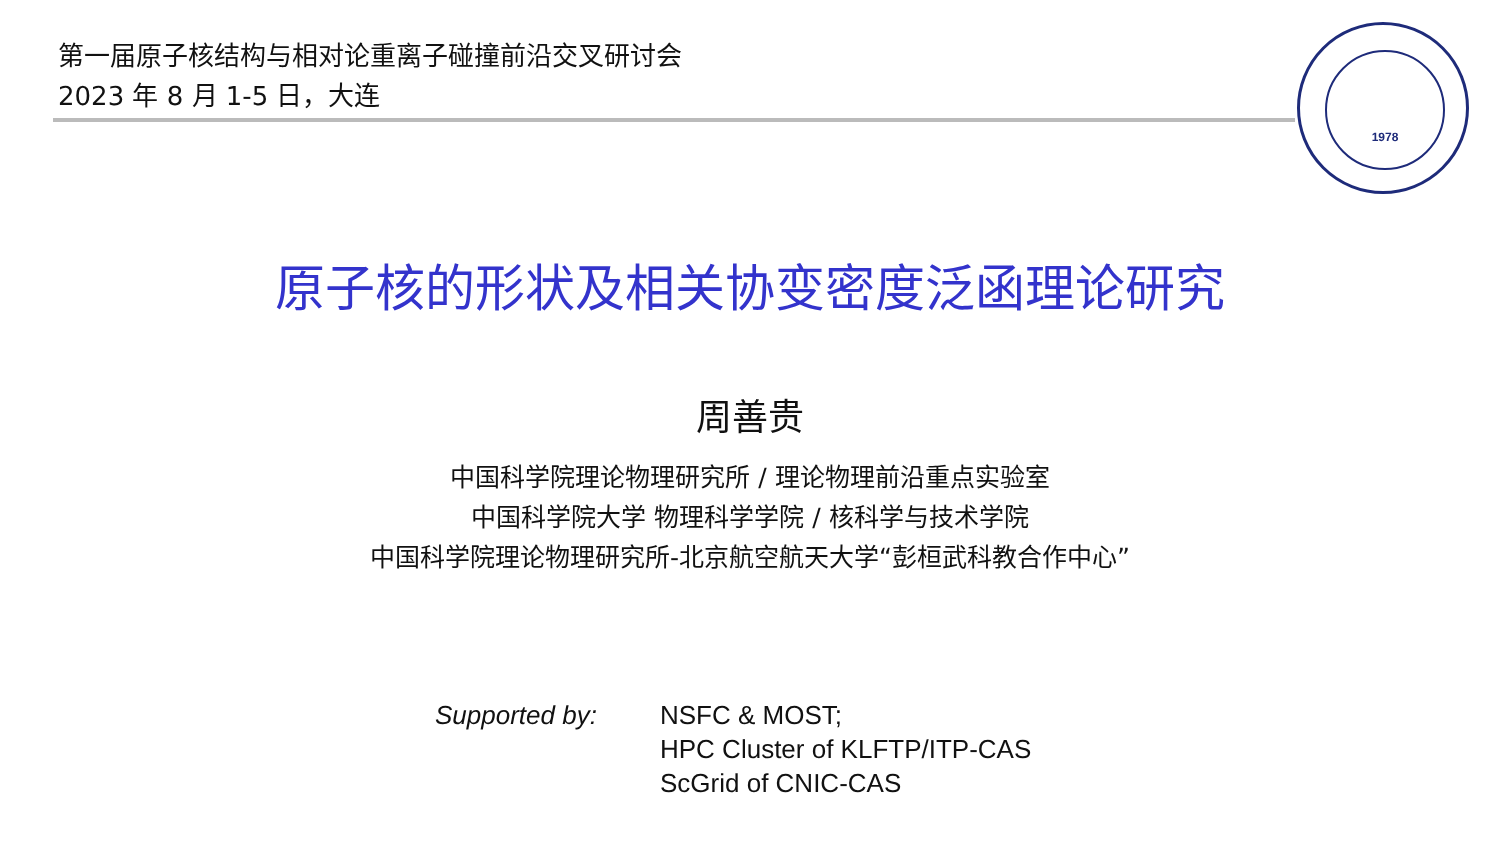第一届原子核结构与相对论重离子碰撞前沿交叉研讨会
2023 年 8 月 1-5 日，大连
1978
原子核的形状及相关协变密度泛函理论研究
周善贵
中国科学院理论物理研究所 / 理论物理前沿重点实验室
中国科学院大学 物理科学学院 / 核科学与技术学院
中国科学院理论物理研究所-北京航空航天大学“彭桓武科教合作中心”
Supported by: NSFC & MOST;
HPC Cluster of KLFTP/ITP-CAS
ScGrid of CNIC-CAS